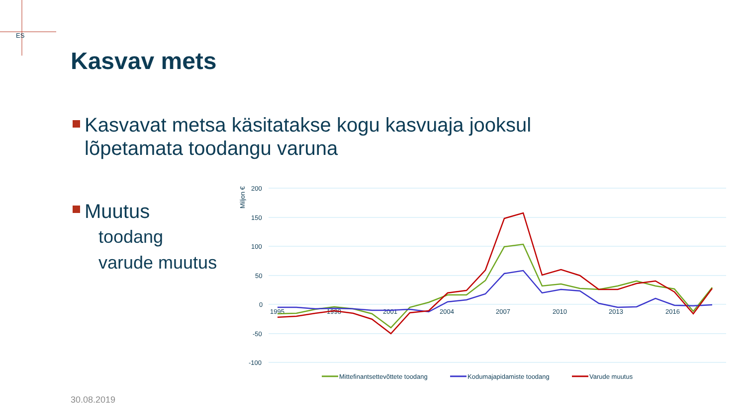ES
Kasvav mets
Kasvavat metsa käsitatakse kogu kasvuaja jooksul lõpetamata toodangu varuna
Muutus
toodang
varude muutus
Miljon €
200
150
100
50
0
-50
-100
1995
1998
2001
2004
2007
2010
2013
2016
Mittefinantsettevõttete toodang
Kodumajapidamiste toodang
Varude muutus
30.08.2019